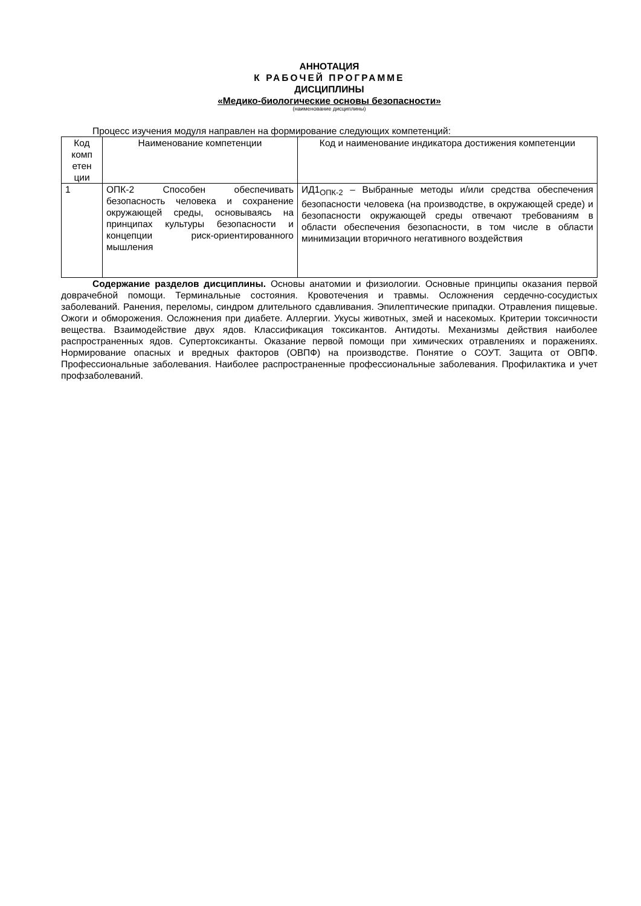АННОТАЦИЯ
К РАБОЧЕЙ ПРОГРАММЕ
ДИСЦИПЛИНЫ
«Медико-биологические основы безопасности»
(наименование дисциплины)
Процесс изучения модуля направлен на формирование следующих компетенций:
| Код комп етен ции | Наименование компетенции | Код и наименование индикатора достижения компетенции |
| 1 | ОПК-2 Способен обеспечивать безопасность человека и сохранение окружающей среды, основываясь на принципах культуры безопасности и концепции риск-ориентированного мышления | ИД1<sub>ОПК-2</sub> – Выбранные методы и/или средства обеспечения безопасности человека (на производстве, в окружающей среде) и безопасности окружающей среды отвечают требованиям в области обеспечения безопасности, в том числе в области минимизации вторичного негативного воздействия |
Содержание разделов дисциплины. Основы анатомии и физиологии. Основные принципы оказания первой доврачебной помощи. Терминальные состояния. Кровотечения и травмы. Осложнения сердечно-сосудистых заболеваний. Ранения, переломы, синдром длительного сдавливания. Эпилептические припадки. Отравления пищевые. Ожоги и обморожения. Осложнения при диабете. Аллергии. Укусы животных, змей и насекомых. Критерии токсичности вещества. Взаимодействие двух ядов. Классификация токсикантов. Антидоты. Механизмы действия наиболее распространенных ядов. Супертоксиканты. Оказание первой помощи при химических отравлениях и поражениях. Нормирование опасных и вредных факторов (ОВПФ) на производстве. Понятие о СОУТ. Защита от ОВПФ. Профессиональные заболевания. Наиболее распространенные профессиональные заболевания. Профилактика и учет профзаболеваний.